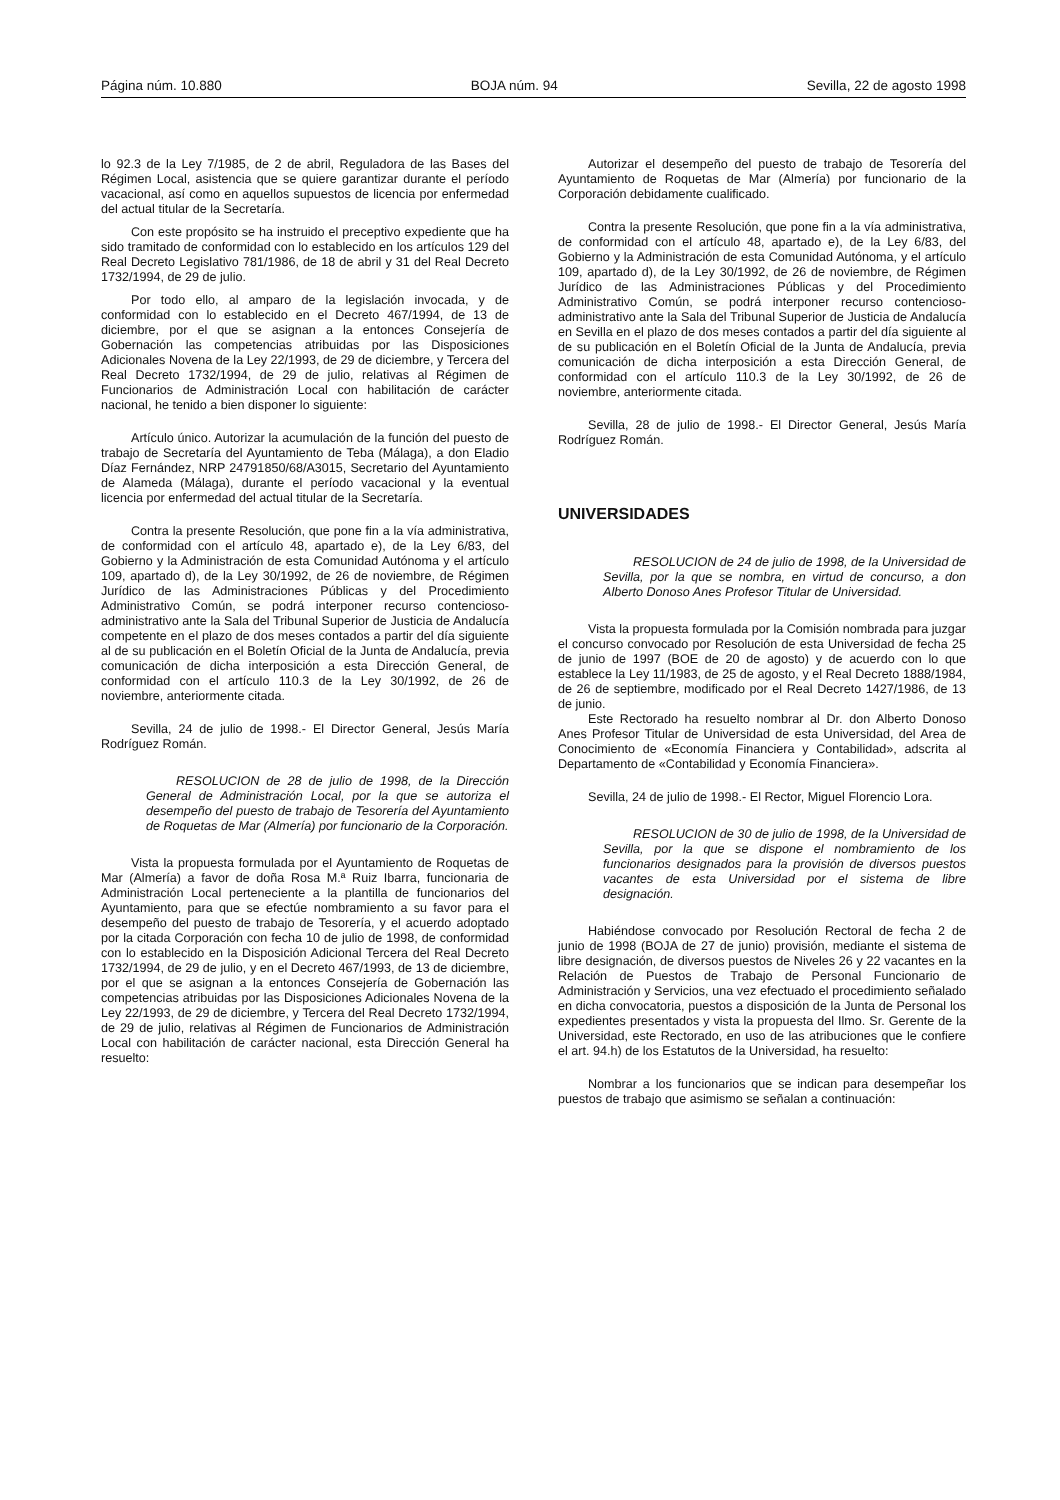Página núm. 10.880 BOJA núm. 94 Sevilla, 22 de agosto 1998
lo 92.3 de la Ley 7/1985, de 2 de abril, Reguladora de las Bases del Régimen Local, asistencia que se quiere garantizar durante el período vacacional, así como en aquellos supuestos de licencia por enfermedad del actual titular de la Secretaría.
Con este propósito se ha instruido el preceptivo expediente que ha sido tramitado de conformidad con lo establecido en los artículos 129 del Real Decreto Legislativo 781/1986, de 18 de abril y 31 del Real Decreto 1732/1994, de 29 de julio.
Por todo ello, al amparo de la legislación invocada, y de conformidad con lo establecido en el Decreto 467/1994, de 13 de diciembre, por el que se asignan a la entonces Consejería de Gobernación las competencias atribuidas por las Disposiciones Adicionales Novena de la Ley 22/1993, de 29 de diciembre, y Tercera del Real Decreto 1732/1994, de 29 de julio, relativas al Régimen de Funcionarios de Administración Local con habilitación de carácter nacional, he tenido a bien disponer lo siguiente:
Artículo único. Autorizar la acumulación de la función del puesto de trabajo de Secretaría del Ayuntamiento de Teba (Málaga), a don Eladio Díaz Fernández, NRP 24791850/68/A3015, Secretario del Ayuntamiento de Alameda (Málaga), durante el período vacacional y la eventual licencia por enfermedad del actual titular de la Secretaría.
Contra la presente Resolución, que pone fin a la vía administrativa, de conformidad con el artículo 48, apartado e), de la Ley 6/83, del Gobierno y la Administración de esta Comunidad Autónoma y el artículo 109, apartado d), de la Ley 30/1992, de 26 de noviembre, de Régimen Jurídico de las Administraciones Públicas y del Procedimiento Administrativo Común, se podrá interponer recurso contencioso-administrativo ante la Sala del Tribunal Superior de Justicia de Andalucía competente en el plazo de dos meses contados a partir del día siguiente al de su publicación en el Boletín Oficial de la Junta de Andalucía, previa comunicación de dicha interposición a esta Dirección General, de conformidad con el artículo 110.3 de la Ley 30/1992, de 26 de noviembre, anteriormente citada.
Sevilla, 24 de julio de 1998.- El Director General, Jesús María Rodríguez Román.
RESOLUCION de 28 de julio de 1998, de la Dirección General de Administración Local, por la que se autoriza el desempeño del puesto de trabajo de Tesorería del Ayuntamiento de Roquetas de Mar (Almería) por funcionario de la Corporación.
Vista la propuesta formulada por el Ayuntamiento de Roquetas de Mar (Almería) a favor de doña Rosa M.ª Ruiz Ibarra, funcionaria de Administración Local perteneciente a la plantilla de funcionarios del Ayuntamiento, para que se efectúe nombramiento a su favor para el desempeño del puesto de trabajo de Tesorería, y el acuerdo adoptado por la citada Corporación con fecha 10 de julio de 1998, de conformidad con lo establecido en la Disposición Adicional Tercera del Real Decreto 1732/1994, de 29 de julio, y en el Decreto 467/1993, de 13 de diciembre, por el que se asignan a la entonces Consejería de Gobernación las competencias atribuidas por las Disposiciones Adicionales Novena de la Ley 22/1993, de 29 de diciembre, y Tercera del Real Decreto 1732/1994, de 29 de julio, relativas al Régimen de Funcionarios de Administración Local con habilitación de carácter nacional, esta Dirección General ha resuelto:
Autorizar el desempeño del puesto de trabajo de Tesorería del Ayuntamiento de Roquetas de Mar (Almería) por funcionario de la Corporación debidamente cualificado.
Contra la presente Resolución, que pone fin a la vía administrativa, de conformidad con el artículo 48, apartado e), de la Ley 6/83, del Gobierno y la Administración de esta Comunidad Autónoma, y el artículo 109, apartado d), de la Ley 30/1992, de 26 de noviembre, de Régimen Jurídico de las Administraciones Públicas y del Procedimiento Administrativo Común, se podrá interponer recurso contencioso-administrativo ante la Sala del Tribunal Superior de Justicia de Andalucía en Sevilla en el plazo de dos meses contados a partir del día siguiente al de su publicación en el Boletín Oficial de la Junta de Andalucía, previa comunicación de dicha interposición a esta Dirección General, de conformidad con el artículo 110.3 de la Ley 30/1992, de 26 de noviembre, anteriormente citada.
Sevilla, 28 de julio de 1998.- El Director General, Jesús María Rodríguez Román.
UNIVERSIDADES
RESOLUCION de 24 de julio de 1998, de la Universidad de Sevilla, por la que se nombra, en virtud de concurso, a don Alberto Donoso Anes Profesor Titular de Universidad.
Vista la propuesta formulada por la Comisión nombrada para juzgar el concurso convocado por Resolución de esta Universidad de fecha 25 de junio de 1997 (BOE de 20 de agosto) y de acuerdo con lo que establece la Ley 11/1983, de 25 de agosto, y el Real Decreto 1888/1984, de 26 de septiembre, modificado por el Real Decreto 1427/1986, de 13 de junio.
Este Rectorado ha resuelto nombrar al Dr. don Alberto Donoso Anes Profesor Titular de Universidad de esta Universidad, del Area de Conocimiento de «Economía Financiera y Contabilidad», adscrita al Departamento de «Contabilidad y Economía Financiera».
Sevilla, 24 de julio de 1998.- El Rector, Miguel Florencio Lora.
RESOLUCION de 30 de julio de 1998, de la Universidad de Sevilla, por la que se dispone el nombramiento de los funcionarios designados para la provisión de diversos puestos vacantes de esta Universidad por el sistema de libre designación.
Habiéndose convocado por Resolución Rectoral de fecha 2 de junio de 1998 (BOJA de 27 de junio) provisión, mediante el sistema de libre designación, de diversos puestos de Niveles 26 y 22 vacantes en la Relación de Puestos de Trabajo de Personal Funcionario de Administración y Servicios, una vez efectuado el procedimiento señalado en dicha convocatoria, puestos a disposición de la Junta de Personal los expedientes presentados y vista la propuesta del Ilmo. Sr. Gerente de la Universidad, este Rectorado, en uso de las atribuciones que le confiere el art. 94.h) de los Estatutos de la Universidad, ha resuelto:
Nombrar a los funcionarios que se indican para desempeñar los puestos de trabajo que asimismo se señalan a continuación: